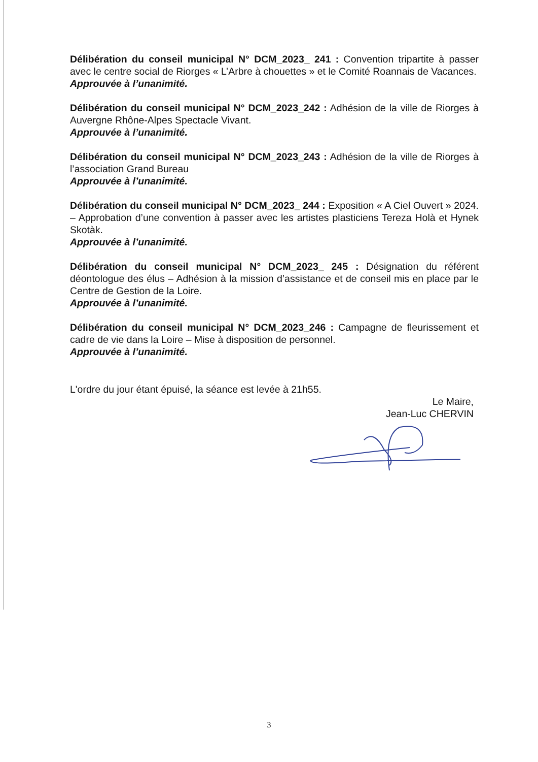Délibération du conseil municipal N° DCM_2023_ 241 : Convention tripartite à passer avec le centre social de Riorges « L’Arbre à chouettes » et le Comité Roannais de Vacances.
Approuvée à l’unanimité.
Délibération du conseil municipal N° DCM_2023_242 : Adhésion de la ville de Riorges à Auvergne Rhône-Alpes Spectacle Vivant.
Approuvée à l’unanimité.
Délibération du conseil municipal N° DCM_2023_243 : Adhésion de la ville de Riorges à l’association Grand Bureau
Approuvée à l’unanimité.
Délibération du conseil municipal N° DCM_2023_ 244 : Exposition « A Ciel Ouvert » 2024. – Approbation d’une convention à passer avec les artistes plasticiens Tereza Holà et Hynek Skotàk.
Approuvée à l’unanimité.
Délibération du conseil municipal N° DCM_2023_ 245 : Désignation du référent déontologue des élus – Adhésion à la mission d’assistance et de conseil mis en place par le Centre de Gestion de la Loire.
Approuvée à l’unanimité.
Délibération du conseil municipal N° DCM_2023_246 : Campagne de fleurissement et cadre de vie dans la Loire – Mise à disposition de personnel.
Approuvée à l’unanimité.
L'ordre du jour étant épuisé, la séance est levée à 21h55.
Le Maire,
Jean-Luc CHERVIN
3